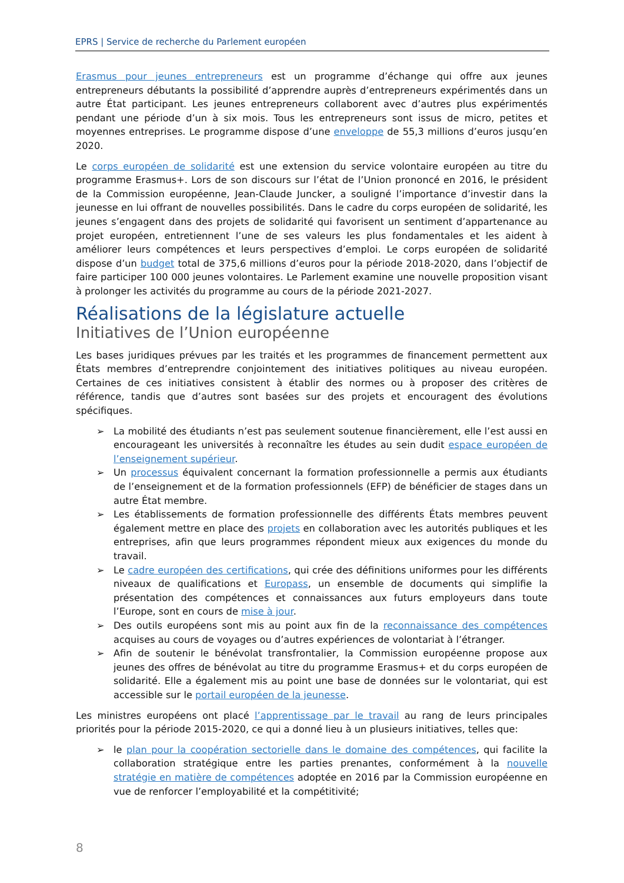EPRS | Service de recherche du Parlement européen
Erasmus pour jeunes entrepreneurs est un programme d’échange qui offre aux jeunes entrepreneurs débutants la possibilité d’apprendre auprès d’entrepreneurs expérimentés dans un autre État participant. Les jeunes entrepreneurs collaborent avec d’autres plus expérimentés pendant une période d’un à six mois. Tous les entrepreneurs sont issus de micro, petites et moyennes entreprises. Le programme dispose d’une enveloppe de 55,3 millions d’euros jusqu’en 2020.
Le corps européen de solidarité est une extension du service volontaire européen au titre du programme Erasmus+. Lors de son discours sur l’état de l’Union prononcé en 2016, le président de la Commission européenne, Jean-Claude Juncker, a souligné l’importance d’investir dans la jeunesse en lui offrant de nouvelles possibilités. Dans le cadre du corps européen de solidarité, les jeunes s’engagent dans des projets de solidarité qui favorisent un sentiment d’appartenance au projet européen, entretiennent l’une de ses valeurs les plus fondamentales et les aident à améliorer leurs compétences et leurs perspectives d’emploi. Le corps européen de solidarité dispose d’un budget total de 375,6 millions d’euros pour la période 2018-2020, dans l’objectif de faire participer 100 000 jeunes volontaires. Le Parlement examine une nouvelle proposition visant à prolonger les activités du programme au cours de la période 2021-2027.
Réalisations de la législature actuelle
Initiatives de l’Union européenne
Les bases juridiques prévues par les traités et les programmes de financement permettent aux États membres d’entreprendre conjointement des initiatives politiques au niveau européen. Certaines de ces initiatives consistent à établir des normes ou à proposer des critères de référence, tandis que d’autres sont basées sur des projets et encouragent des évolutions spécifiques.
➢ La mobilité des étudiants n’est pas seulement soutenue financièrement, elle l’est aussi en encourageant les universités à reconnaître les études au sein dudit espace européen de l’enseignement supérieur.
➢ Un processus équivalent concernant la formation professionnelle a permis aux étudiants de l’enseignement et de la formation professionnels (EFP) de bénéficier de stages dans un autre État membre.
➢ Les établissements de formation professionnelle des différents États membres peuvent également mettre en place des projets en collaboration avec les autorités publiques et les entreprises, afin que leurs programmes répondent mieux aux exigences du monde du travail.
➢ Le cadre européen des certifications, qui crée des définitions uniformes pour les différents niveaux de qualifications et Europass, un ensemble de documents qui simplifie la présentation des compétences et connaissances aux futurs employeurs dans toute l’Europe, sont en cours de mise à jour.
➢ Des outils européens sont mis au point aux fin de la reconnaissance des compétences acquises au cours de voyages ou d’autres expériences de volontariat à l’étranger.
➢ Afin de soutenir le bénévolat transfrontalier, la Commission européenne propose aux jeunes des offres de bénévolat au titre du programme Erasmus+ et du corps européen de solidarité. Elle a également mis au point une base de données sur le volontariat, qui est accessible sur le portail européen de la jeunesse.
Les ministres européens ont placé l’apprentissage par le travail au rang de leurs principales priorités pour la période 2015-2020, ce qui a donné lieu à un plusieurs initiatives, telles que:
➢ le plan pour la coopération sectorielle dans le domaine des compétences, qui facilite la collaboration stratégique entre les parties prenantes, conformément à la nouvelle stratégie en matière de compétences adoptée en 2016 par la Commission européenne en vue de renforcer l’employabilité et la compétitivité;
8